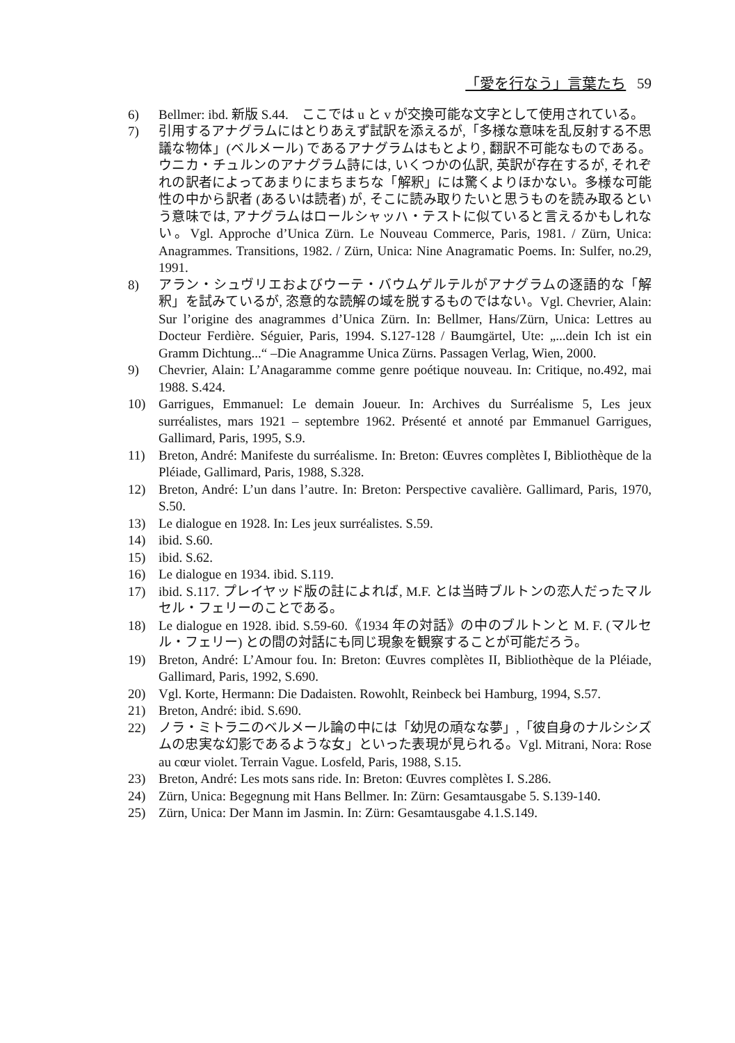「愛を行なう」言葉たち 59
6) Bellmer: ibd. 新版 S.44.　ここでは u と v が交換可能な文字として使用されている。
7) 引用するアナグラムにはとりあえず試訳を添えるが,「多様な意味を乱反射する不思議な物体」(ベルメール) であるアナグラムはもとより, 翻訳不可能なものである。ウニカ・チュルンのアナグラム詩には, いくつかの仏訳, 英訳が存在するが, それぞれの訳者によってあまりにまちまちな「解釈」には驚くよりほかない。多様な可能性の中から訳者 (あるいは読者) が, そこに読み取りたいと思うものを読み取るという意味では, アナグラムはロールシャッハ・テストに似ていると言えるかもしれない。Vgl. Approche d’Unica Zürn. Le Nouveau Commerce, Paris, 1981. / Zürn, Unica: Anagrammes. Transitions, 1982. / Zürn, Unica: Nine Anagramatic Poems. In: Sulfer, no.29, 1991.
8) アラン・シュヴリエおよびウーテ・バウムゲルテルがアナグラムの逐語的な「解釈」を試みているが, 恣意的な読解の域を脱するものではない。Vgl. Chevrier, Alain: Sur l’origine des anagrammes d’Unica Zürn. In: Bellmer, Hans/Zürn, Unica: Lettres au Docteur Ferdière. Séguier, Paris, 1994. S.127-128 / Baumgärtel, Ute: „...dein Ich ist ein Gramm Dichtung...“ –Die Anagramme Unica Zürns. Passagen Verlag, Wien, 2000.
9) Chevrier, Alain: L’Anagaramme comme genre poétique nouveau. In: Critique, no.492, mai 1988. S.424.
10) Garrigues, Emmanuel: Le demain Joueur. In: Archives du Surréalisme 5, Les jeux surréalistes, mars 1921 – septembre 1962. Présenté et annoté par Emmanuel Garrigues, Gallimard, Paris, 1995, S.9.
11) Breton, André: Manifeste du surréalisme. In: Breton: Œuvres complètes I, Bibliothèque de la Pléiade, Gallimard, Paris, 1988, S.328.
12) Breton, André: L’un dans l’autre. In: Breton: Perspective cavalière. Gallimard, Paris, 1970, S.50.
13) Le dialogue en 1928. In: Les jeux surréalistes. S.59.
14) ibid. S.60.
15) ibid. S.62.
16) Le dialogue en 1934. ibid. S.119.
17) ibid. S.117. プレイヤッド版の註によれば, M.F. とは当時ブルトンの恋人だったマルセル・フェリーのことである。
18) Le dialogue en 1928. ibid. S.59-60.《1934 年の対話》の中のブルトンと M. F. (マルセル・フェリー) との間の対話にも同じ現象を観察することが可能だろう。
19) Breton, André: L’Amour fou. In: Breton: Œuvres complètes II, Bibliothèque de la Pléiade, Gallimard, Paris, 1992, S.690.
20) Vgl. Korte, Hermann: Die Dadaisten. Rowohlt, Reinbeck bei Hamburg, 1994, S.57.
21) Breton, André: ibid. S.690.
22) ノラ・ミトラニのベルメール論の中には「幼児の頑なな夢」,「彼自身のナルシシズムの忠実な幻影であるような女」といった表現が見られる。Vgl. Mitrani, Nora: Rose au cœur violet. Terrain Vague. Losfeld, Paris, 1988, S.15.
23) Breton, André: Les mots sans ride. In: Breton: Œuvres complètes I. S.286.
24) Zürn, Unica: Begegnung mit Hans Bellmer. In: Zürn: Gesamtausgabe 5. S.139-140.
25) Zürn, Unica: Der Mann im Jasmin. In: Zürn: Gesamtausgabe 4.1.S.149.